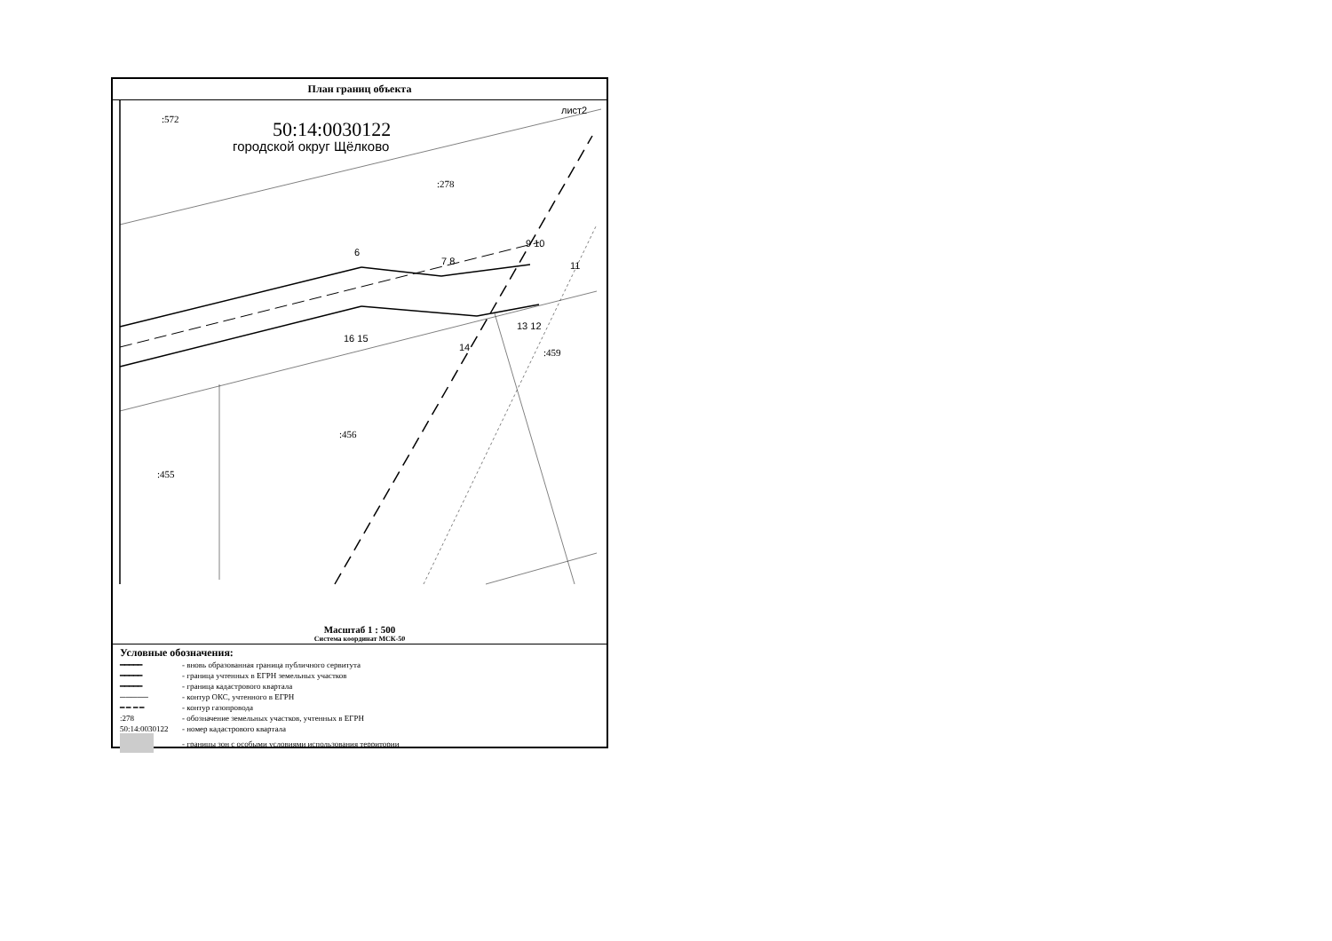План границ объекта
:572 50:14:0030122
городской округ Щёлково
лист2
:278
6
7 8
9 10
11
13 12
16 15
14 :459
:456
:455
Масштаб 1 : 500
Система координат МСК-50
Условные обозначения:
━━━━━ - вновь образованная граница публичного сервитута
━━━━━ - граница учтенных в ЕГРН земельных участков
━━━━━ - граница кадастрового квартала
───── - контур ОКС, учтенного в ЕГРН
━ ━ ━ ━ - контур газопровода
:278 - обозначение земельных участков, учтенных в ЕГРН
50:14:0030122 - номер кадастрового квартала
- границы зон с особыми условиями использования территории